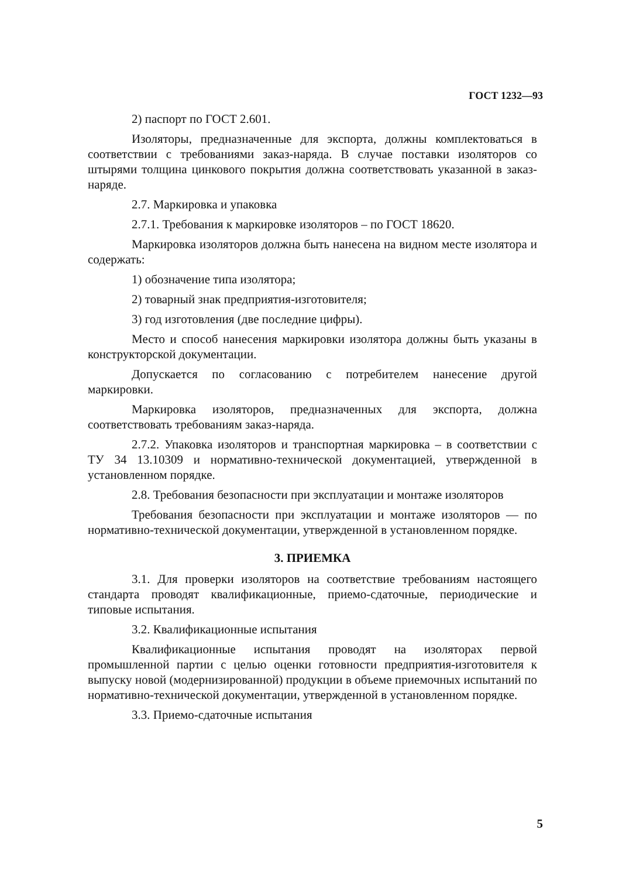ГОСТ 1232—93
2) паспорт по ГОСТ 2.601.
Изоляторы, предназначенные для экспорта, должны комплектоваться в соответствии с требованиями заказ-наряда. В случае поставки изоляторов со штырями толщина цинкового покрытия должна соответствовать указанной в заказ-наряде.
2.7. Маркировка и упаковка
2.7.1. Требования к маркировке изоляторов – по ГОСТ 18620.
Маркировка изоляторов должна быть нанесена на видном месте изолятора и содержать:
1) обозначение типа изолятора;
2) товарный знак предприятия-изготовителя;
3) год изготовления (две последние цифры).
Место и способ нанесения маркировки изолятора должны быть указаны в конструкторской документации.
Допускается по согласованию с потребителем нанесение другой маркировки.
Маркировка изоляторов, предназначенных для экспорта, должна соответствовать требованиям заказ-наряда.
2.7.2. Упаковка изоляторов и транспортная маркировка – в соответствии с ТУ 34 13.10309 и нормативно-технической документацией, утвержденной в установленном порядке.
2.8. Требования безопасности при эксплуатации и монтаже изоляторов
Требования безопасности при эксплуатации и монтаже изоляторов — по нормативно-технической документации, утвержденной в установленном порядке.
3. ПРИЕМКА
3.1. Для проверки изоляторов на соответствие требованиям настоящего стандарта проводят квалификационные, приемо-сдаточные, периодические и типовые испытания.
3.2. Квалификационные испытания
Квалификационные испытания проводят на изоляторах первой промышленной партии с целью оценки готовности предприятия-изготовителя к выпуску новой (модернизированной) продукции в объеме приемочных испытаний по нормативно-технической документации, утвержденной в установленном порядке.
3.3. Приемо-сдаточные испытания
5